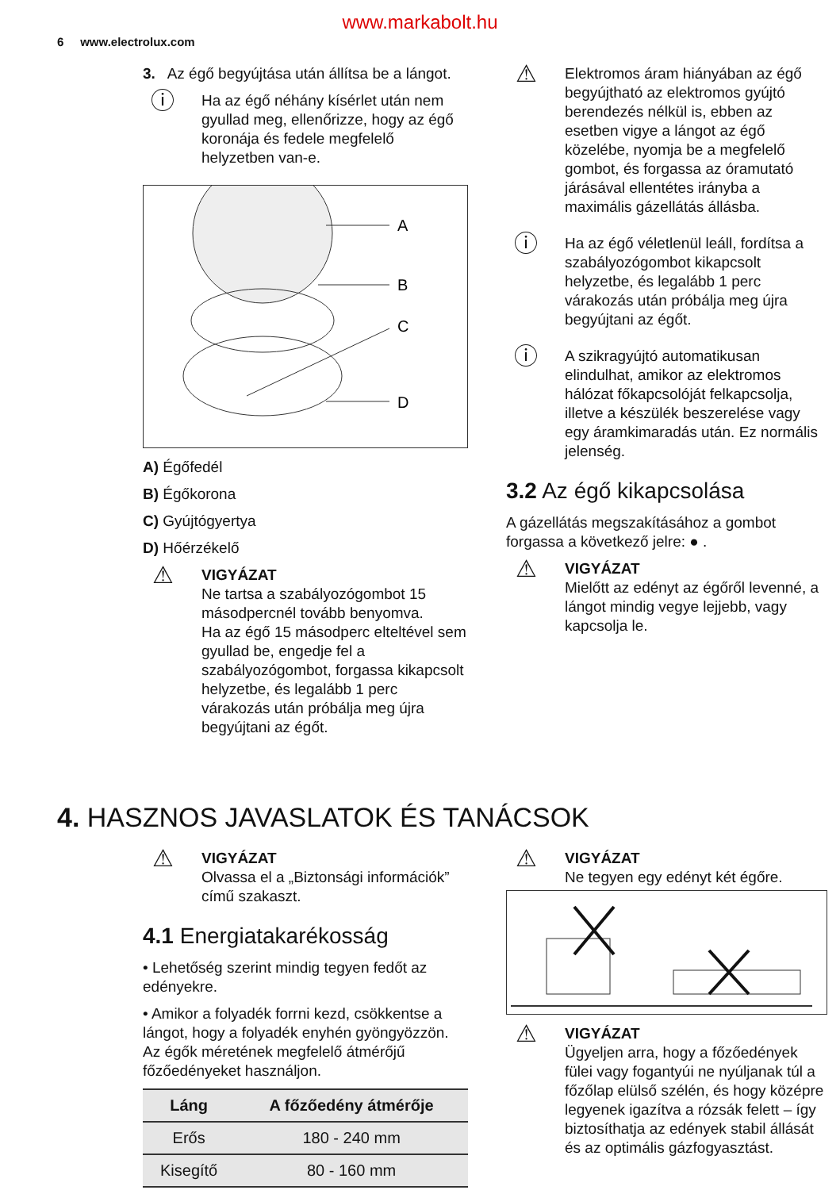www.markabolt.hu
6 www.electrolux.com
3. Az égő begyújtása után állítsa be a lángot.
ⓘ
Ha az égő néhány kísérlet után nem gyullad meg, ellenőrizze, hogy az égő koronája és fedele megfelelő helyzetben van-e.
A
B
C
D
A) Égőfedél
B) Égőkorona
C) Gyújtógyertya
D) Hőérzékelő
⚠
VIGYÁZAT
Ne tartsa a szabályozógombot 15 másodpercnél tovább benyomva.
Ha az égő 15 másodperc elteltével sem gyullad be, engedje fel a szabályozógombot, forgassa kikapcsolt helyzetbe, és legalább 1 perc várakozás után próbálja meg újra begyújtani az égőt.
⚠
Elektromos áram hiányában az égő begyújtható az elektromos gyújtó berendezés nélkül is, ebben az esetben vigye a lángot az égő közelébe, nyomja be a megfelelő gombot, és forgassa az óramutató járásával ellentétes irányba a maximális gázellátás állásba.
ⓘ
Ha az égő véletlenül leáll, fordítsa a szabályozógombot kikapcsolt helyzetbe, és legalább 1 perc várakozás után próbálja meg újra begyújtani az égőt.
ⓘ
A szikragyújtó automatikusan elindulhat, amikor az elektromos hálózat főkapcsolóját felkapcsolja, illetve a készülék beszerelése vagy egy áramkimaradás után. Ez normális jelenség.
3.2 Az égő kikapcsolása
A gázellátás megszakításához a gombot forgassa a következő jelre: ● .
⚠
VIGYÁZAT
Mielőtt az edényt az égőről levenné, a lángot mindig vegye lejjebb, vagy kapcsolja le.
4. HASZNOS JAVASLATOK ÉS TANÁCSOK
⚠
VIGYÁZAT
Olvassa el a „Biztonsági információk” című szakaszt.
4.1 Energiatakarékosság
• Lehetőség szerint mindig tegyen fedőt az edényekre.
• Amikor a folyadék forrni kezd, csökkentse a lángot, hogy a folyadék enyhén gyöngyözzön.
Az égők méretének megfelelő átmérőjű főzőedényeket használjon.
| Láng | A főzőedény átmérője |
| --- | --- |
| Erős | 180 - 240 mm |
| Kisegítő | 80 - 160 mm |
⚠
VIGYÁZAT
Ne tegyen egy edényt két égőre.
⚠
VIGYÁZAT
Ügyeljen arra, hogy a főzőedények fülei vagy fogantyúi ne nyúljanak túl a főzőlap elülső szélén, és hogy középre legyenek igazítva a rózsák felett – így biztosíthatja az edények stabil állását és az optimális gázfogyasztást.